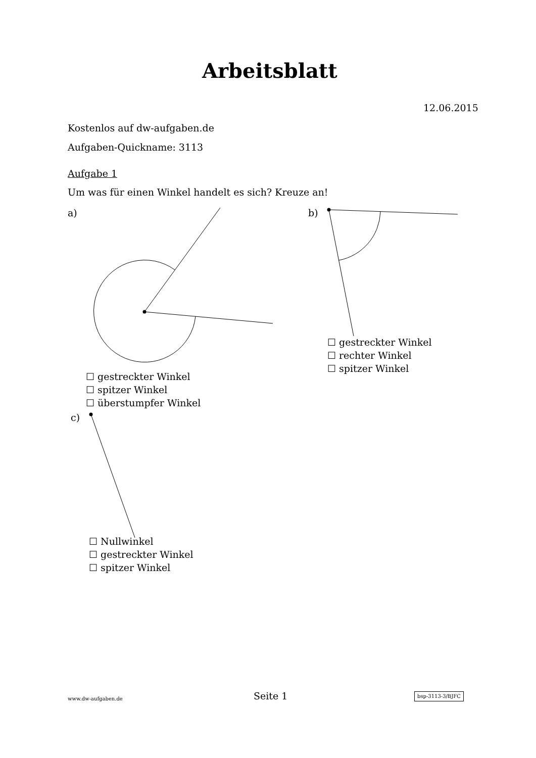Arbeitsblatt
12.06.2015
Kostenlos auf dw-aufgaben.de
Aufgaben-Quickname: 3113
Aufgabe 1
Um was für einen Winkel handelt es sich? Kreuze an!
a) b)
☐ gestreckter Winkel
☐ rechter Winkel
☐ spitzer Winkel
☐ gestreckter Winkel
☐ spitzer Winkel
☐ überstumpfer Winkel
c)
☐ Nullwinkel
☐ gestreckter Winkel
☐ spitzer Winkel
www.dw-aufgaben.de Seite 1 bsp-3113-3/BJFC